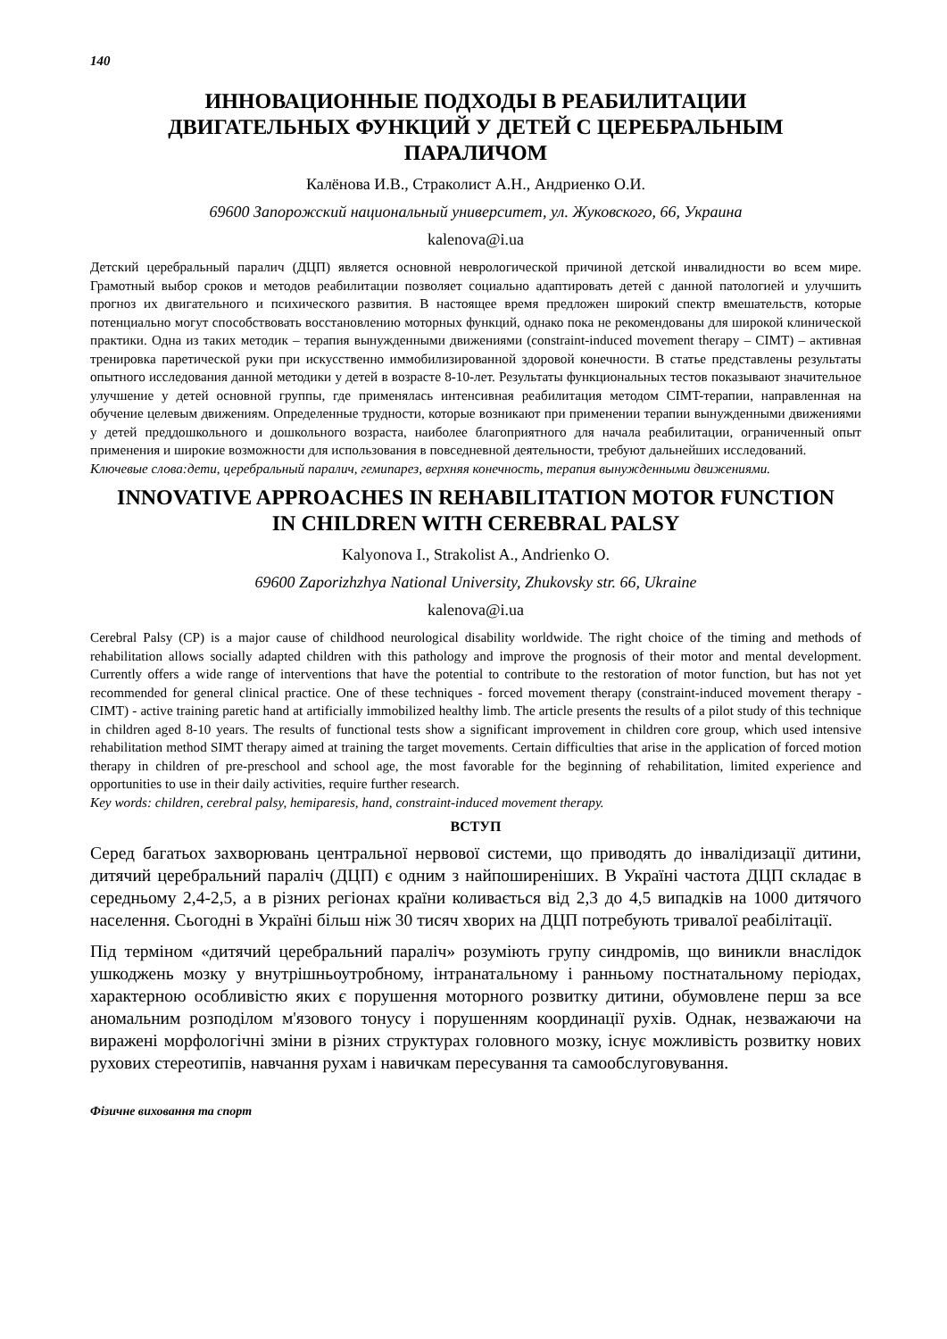140
ИННОВАЦИОННЫЕ ПОДХОДЫ В РЕАБИЛИТАЦИИ
ДВИГАТЕЛЬНЫХ ФУНКЦИЙ У ДЕТЕЙ С ЦЕРЕБРАЛЬНЫМ
ПАРАЛИЧОМ
Калёнова И.В., Страколист А.Н., Андриенко О.И.
69600 Запорожский национальный университет, ул. Жуковского, 66, Украина
kalenova@i.ua
Детский церебральный паралич (ДЦП) является основной неврологической причиной детской инвалидности во всем мире. Грамотный выбор сроков и методов реабилитации позволяет социально адаптировать детей с данной патологией и улучшить прогноз их двигательного и психического развития. В настоящее время предложен широкий спектр вмешательств, которые потенциально могут способствовать восстановлению моторных функций, однако пока не рекомендованы для широкой клинической практики. Одна из таких методик – терапия вынужденными движениями (constraint-induced movement therapy – CIMT) – активная тренировка паретической руки при искусственно иммобилизированной здоровой конечности. В статье представлены результаты опытного исследования данной методики у детей в возрасте 8-10-лет. Результаты функциональных тестов показывают значительное улучшение у детей основной группы, где применялась интенсивная реабилитация методом CIMT-терапии, направленная на обучение целевым движениям. Определенные трудности, которые возникают при применении терапии вынужденными движениями у детей преддошкольного и дошкольного возраста, наиболее благоприятного для начала реабилитации, ограниченный опыт применения и широкие возможности для использования в повседневной деятельности, требуют дальнейших исследований.
Ключевые слова:дети, церебральный паралич, гемипарез, верхняя конечность, терапия вынужденными движениями.
INNOVATIVE APPROACHES IN REHABILITATION MOTOR FUNCTION
IN CHILDREN WITH CEREBRAL PALSY
Kalyonova I., Strakolist A., Andrienko O.
69600 Zaporizhzhya National University, Zhukovsky str. 66, Ukraine
kalenova@i.ua
Cerebral Palsy (CP) is a major cause of childhood neurological disability worldwide. The right choice of the timing and methods of rehabilitation allows socially adapted children with this pathology and improve the prognosis of their motor and mental development. Currently offers a wide range of interventions that have the potential to contribute to the restoration of motor function, but has not yet recommended for general clinical practice. One of these techniques - forced movement therapy (constraint-induced movement therapy - CIMT) - active training paretic hand at artificially immobilized healthy limb. The article presents the results of a pilot study of this technique in children aged 8-10 years. The results of functional tests show a significant improvement in children core group, which used intensive rehabilitation method SIMT therapy aimed at training the target movements. Certain difficulties that arise in the application of forced motion therapy in children of pre-preschool and school age, the most favorable for the beginning of rehabilitation, limited experience and opportunities to use in their daily activities, require further research.
Key words: children, cerebral palsy, hemiparesis, hand, constraint-induced movement therapy.
ВСТУП
Серед багатьох захворювань центральної нервової системи, що приводять до інвалідизації дитини, дитячий церебральний параліч (ДЦП) є одним з найпоширеніших. В Україні частота ДЦП складає в середньому 2,4-2,5, а в різних регіонах країни коливається від 2,3 до 4,5 випадків на 1000 дитячого населення. Сьогодні в Україні більш ніж 30 тисяч хворих на ДЦП потребують тривалої реабілітації.
Під терміном «дитячий церебральний параліч» розуміють групу синдромів, що виникли внаслідок ушкоджень мозку у внутрішньоутробному, інтранатальному і ранньому постнатальному періодах, характерною особливістю яких є порушення моторного розвитку дитини, обумовлене перш за все аномальним розподілом м'язового тонусу і порушенням координації рухів. Однак, незважаючи на виражені морфологічні зміни в різних структурах головного мозку, існує можливість розвитку нових рухових стереотипів, навчання рухам і навичкам пересування та самообслуговування.
Фізичне виховання та спорт